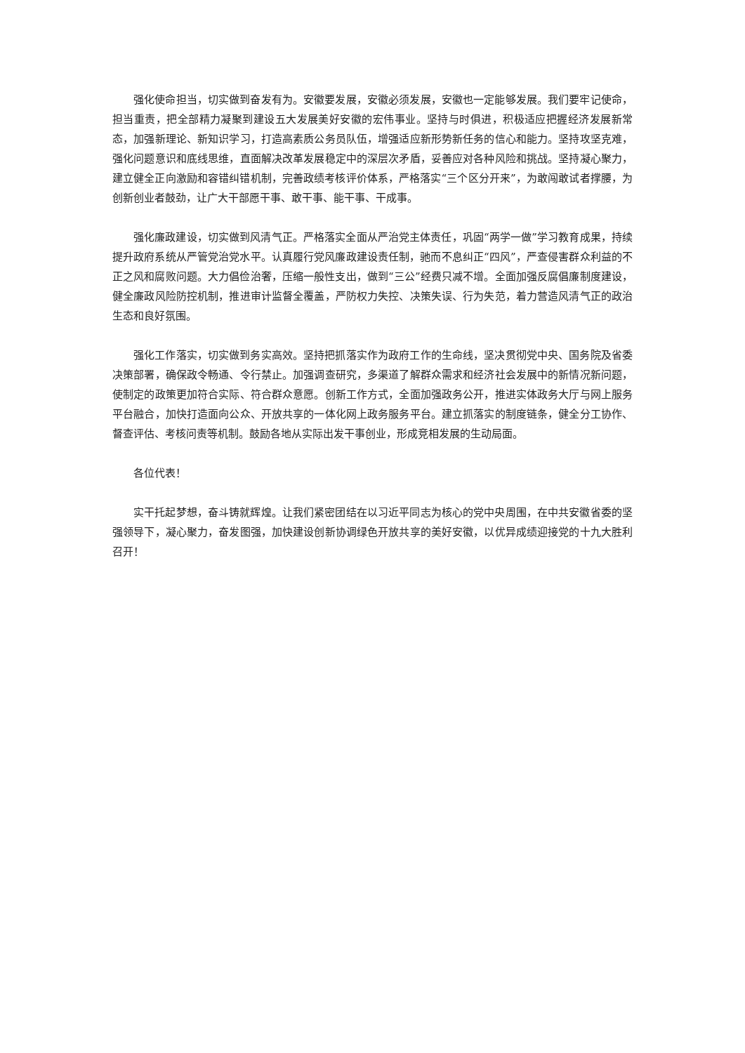强化使命担当，切实做到奋发有为。安徽要发展，安徽必须发展，安徽也一定能够发展。我们要牢记使命，担当重责，把全部精力凝聚到建设五大发展美好安徽的宏伟事业。坚持与时俱进，积极适应把握经济发展新常态，加强新理论、新知识学习，打造高素质公务员队伍，增强适应新形势新任务的信心和能力。坚持攻坚克难，强化问题意识和底线思维，直面解决改革发展稳定中的深层次矛盾，妥善应对各种风险和挑战。坚持凝心聚力，建立健全正向激励和容错纠错机制，完善政绩考核评价体系，严格落实“三个区分开来”，为敢闯敢试者撑腰，为创新创业者鼓劲，让广大干部愿干事、敢干事、能干事、干成事。
强化廉政建设，切实做到风清气正。严格落实全面从严治党主体责任，巩固“两学一做”学习教育成果，持续提升政府系统从严管党治党水平。认真履行党风廉政建设责任制，驰而不息纠正“四风”，严查侵害群众利益的不正之风和腐败问题。大力倡俭治奢，压缩一般性支出，做到“三公”经费只减不增。全面加强反腐倡廉制度建设，健全廉政风险防控机制，推进审计监督全覆盖，严防权力失控、决策失误、行为失范，着力营造风清气正的政治生态和良好氛围。
强化工作落实，切实做到务实高效。坚持把抓落实作为政府工作的生命线，坚决贯彻党中央、国务院及省委决策部署，确保政令畅通、令行禁止。加强调查研究，多渠道了解群众需求和经济社会发展中的新情况新问题，使制定的政策更加符合实际、符合群众意愿。创新工作方式，全面加强政务公开，推进实体政务大厅与网上服务平台融合，加快打造面向公众、开放共享的一体化网上政务服务平台。建立抓落实的制度链条，健全分工协作、督查评估、考核问责等机制。鼓励各地从实际出发干事创业，形成竞相发展的生动局面。
各位代表！
实干托起梦想，奋斗铸就辉煌。让我们紧密团结在以习近平同志为核心的党中央周围，在中共安徽省委的坚强领导下，凝心聚力，奋发图强，加快建设创新协调绿色开放共享的美好安徽，以优异成绩迎接党的十九大胜利召开！